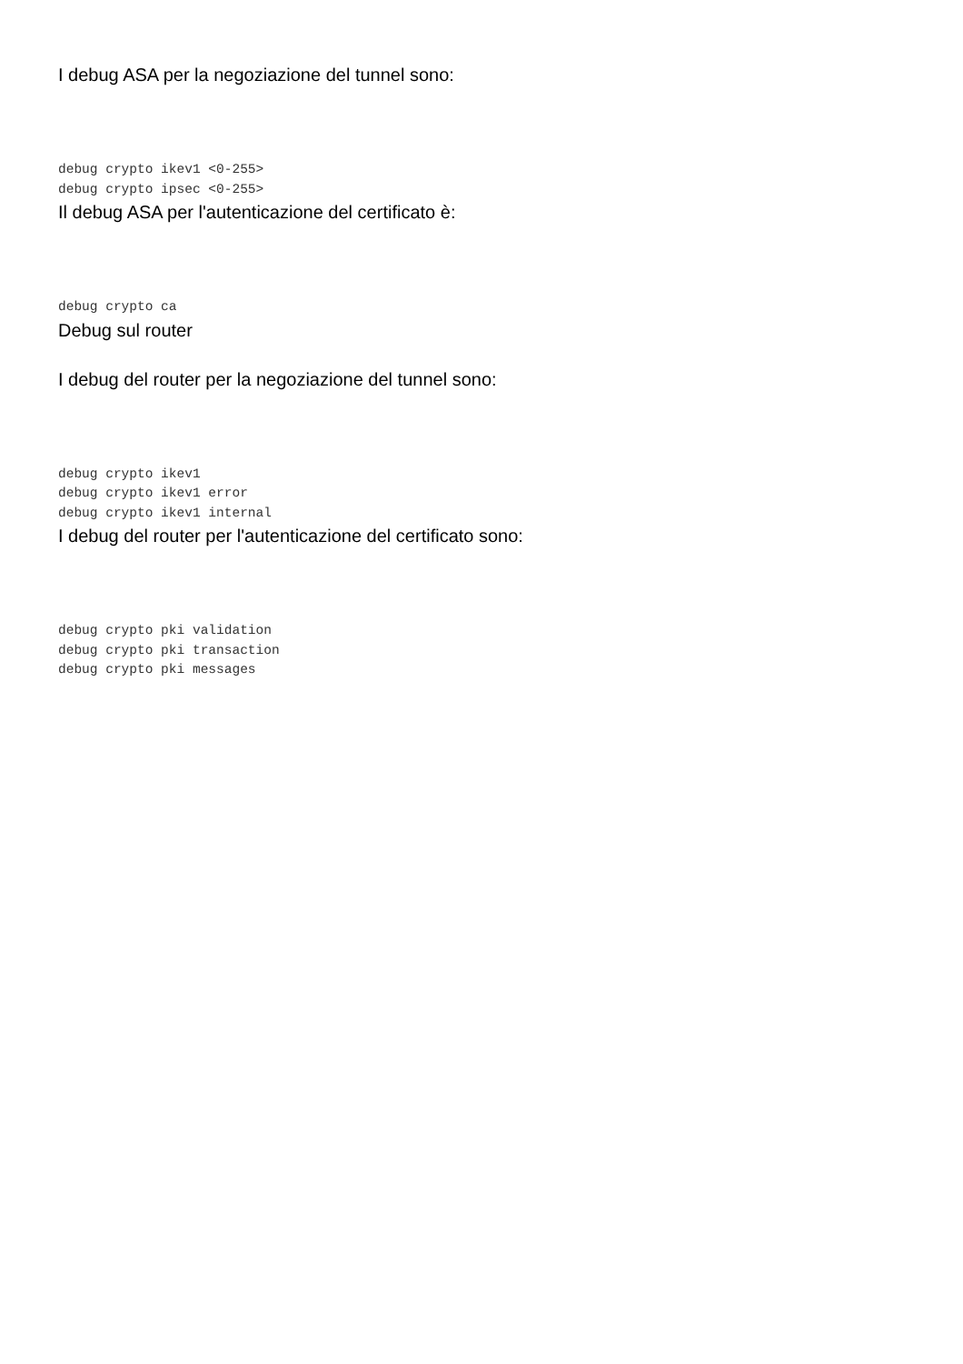I debug ASA per la negoziazione del tunnel sono:
debug crypto ikev1 <0-255>
debug crypto ipsec <0-255>
Il debug ASA per l'autenticazione del certificato è:
debug crypto ca
Debug sul router
I debug del router per la negoziazione del tunnel sono:
debug crypto ikev1
debug crypto ikev1 error
debug crypto ikev1 internal
I debug del router per l'autenticazione del certificato sono:
debug crypto pki validation
debug crypto pki transaction
debug crypto pki messages